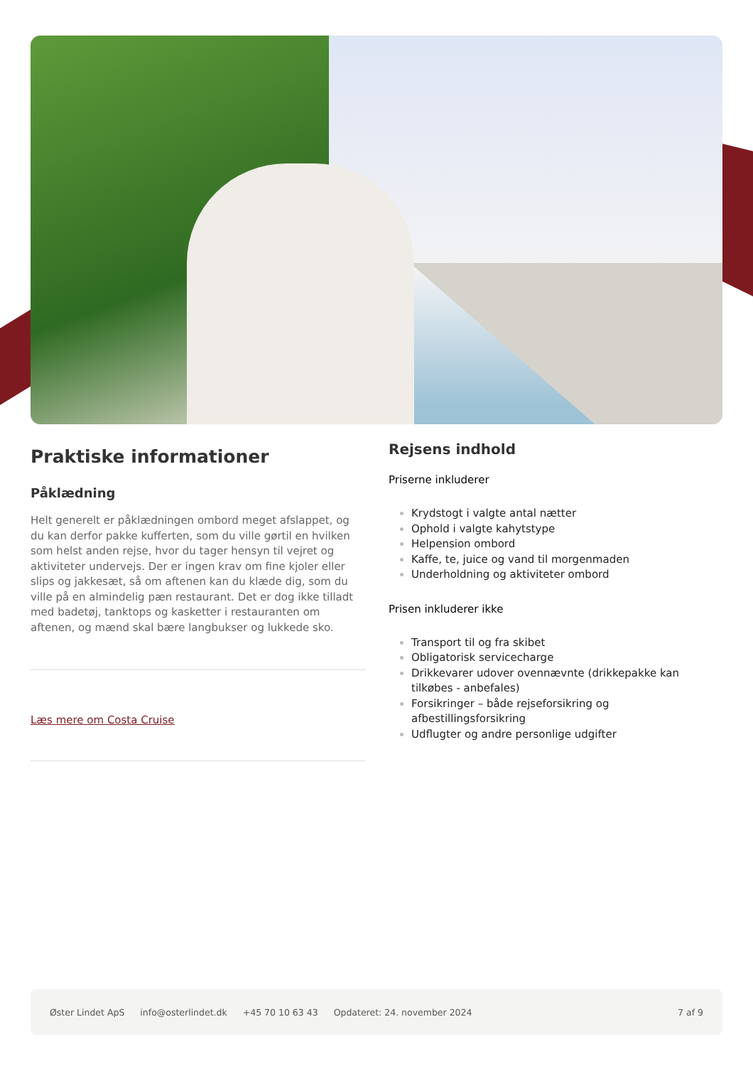Praktiske informationer
Påklædning
Helt generelt er påklædningen ombord meget afslappet, og du kan derfor pakke kufferten, som du ville gørtil en hvilken som helst anden rejse, hvor du tager hensyn til vejret og aktiviteter undervejs. Der er ingen krav om fine kjoler eller slips og jakkesæt, så om aftenen kan du klæde dig, som du ville på en almindelig pæn restaurant. Det er dog ikke tilladt med badetøj, tanktops og kasketter i restauranten om aftenen, og mænd skal bære langbukser og lukkede sko.
Læs mere om Costa Cruise
Rejsens indhold
Priserne inkluderer
Krydstogt i valgte antal nætter
Ophold i valgte kahytstype
Helpension ombord
Kaffe, te, juice og vand til morgenmaden
Underholdning og aktiviteter ombord
Prisen inkluderer ikke
Transport til og fra skibet
Obligatorisk servicecharge
Drikkevarer udover ovennævnte (drikkepakke kan tilkøbes - anbefales)
Forsikringer – både rejseforsikring og afbestillingsforsikring
Udflugter og andre personlige udgifter
Øster Lindet ApS info@osterlindet.dk +45 70 10 63 43 Opdateret: 24. november 2024 7 af 9